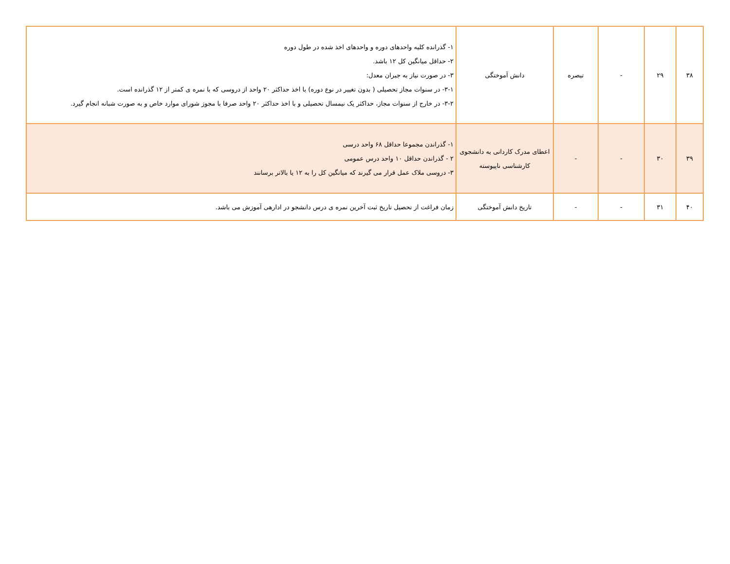| ۳۸ | ۲۹ | - | تبصره | دانش آموختگی | ۱- گذرانده کلیه واحدهای دوره و واحدهای اخذ شده در طول دوره ۲- حداقل میانگین کل ۱۲ باشد. ۳- در صورت نیاز به جبران معدل: ۳-۱- در سنوات مجاز تحصیلی ( بدون تغییر در نوع دوره) با اخذ حداکثر ۲۰ واحد از دروسی که با نمره ی کمتر از ۱۲ گذرانده است. ۳-۲- در خارج از سنوات مجاز، حداکثر یک نیمسال تحصیلی و با اخذ حداکثر ۲۰ واحد صرفا با مجوز شورای موارد خاص و به صورت شبانه انجام گیرد. |
| ۳۹ | ۳۰ | - | - | اعطای مدرک کاردانی به دانشجوی کارشناسی ناپیوسته | ۱- گذراندن مجموعا حداقل ۶۸ واحد درسی ۲ - گذراندن حداقل ۱۰ واحد درس عمومی ۳- دروسی ملاک عمل قرار می گیرند که میانگین کل را به ۱۲ یا بالاتر برسانند |
| ۴۰ | ۳۱ | - | - | تاریخ دانش آموختگی | زمان فراغت از تحصیل تاریخ ثبت آخرین نمره ی درس دانشجو در ادارهی آموزش می باشد. |